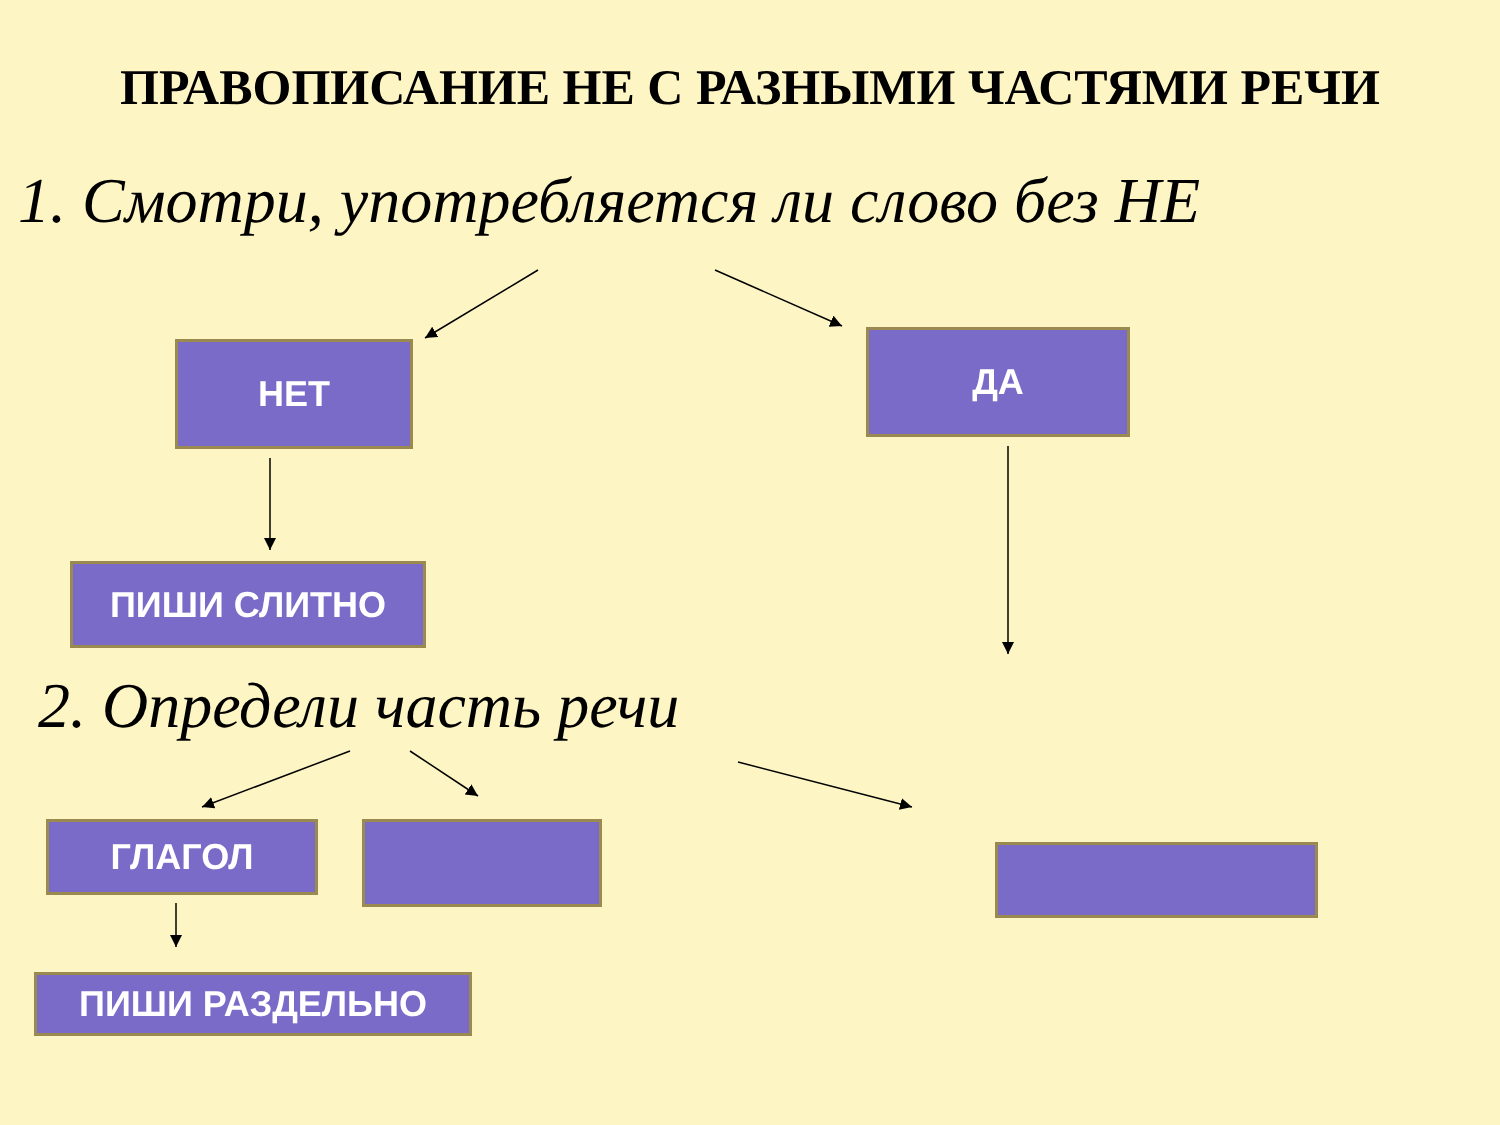ПРАВОПИСАНИЕ НЕ С РАЗНЫМИ ЧАСТЯМИ РЕЧИ
1. Смотри, употребляется ли слово без НЕ
НЕТ ДА
ПИШИ СЛИТНО
2. Определи часть речи
ГЛАГОЛ
ПИШИ РАЗДЕЛЬНО